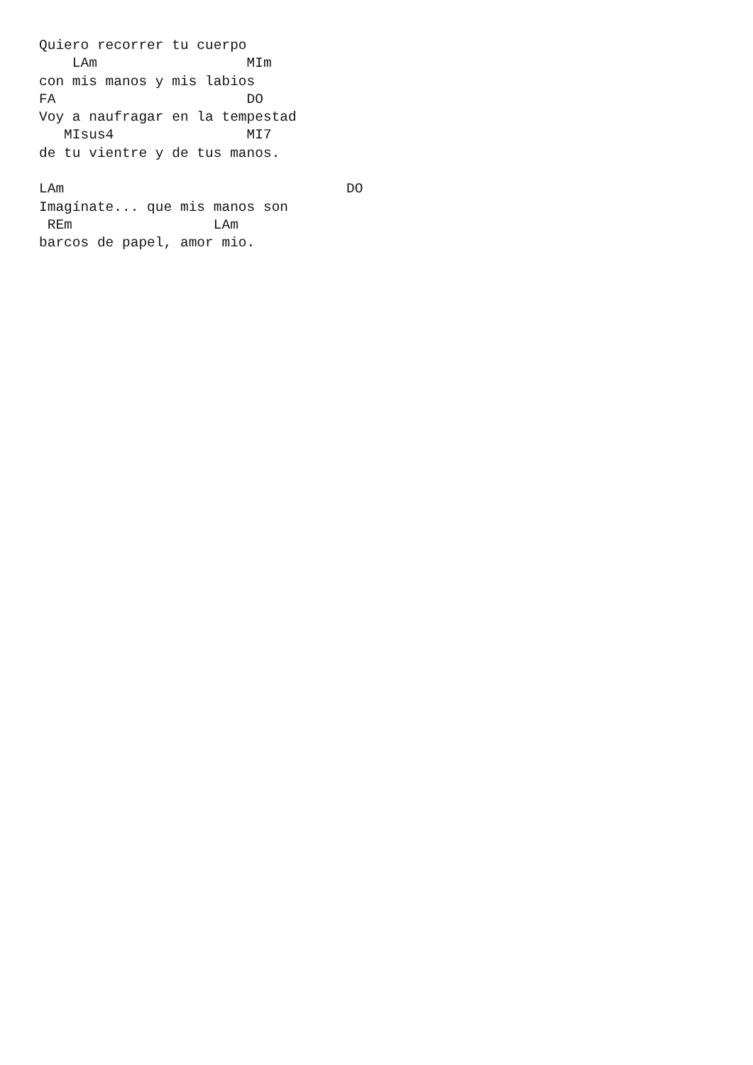Quiero recorrer tu cuerpo
    LAm                  MIm
con mis manos y mis labios
FA                       DO
Voy a naufragar en la tempestad
   MIsus4                MI7
de tu vientre y de tus manos.

LAm                                  DO
Imagínate... que mis manos son
 REm                 LAm
barcos de papel, amor mio.